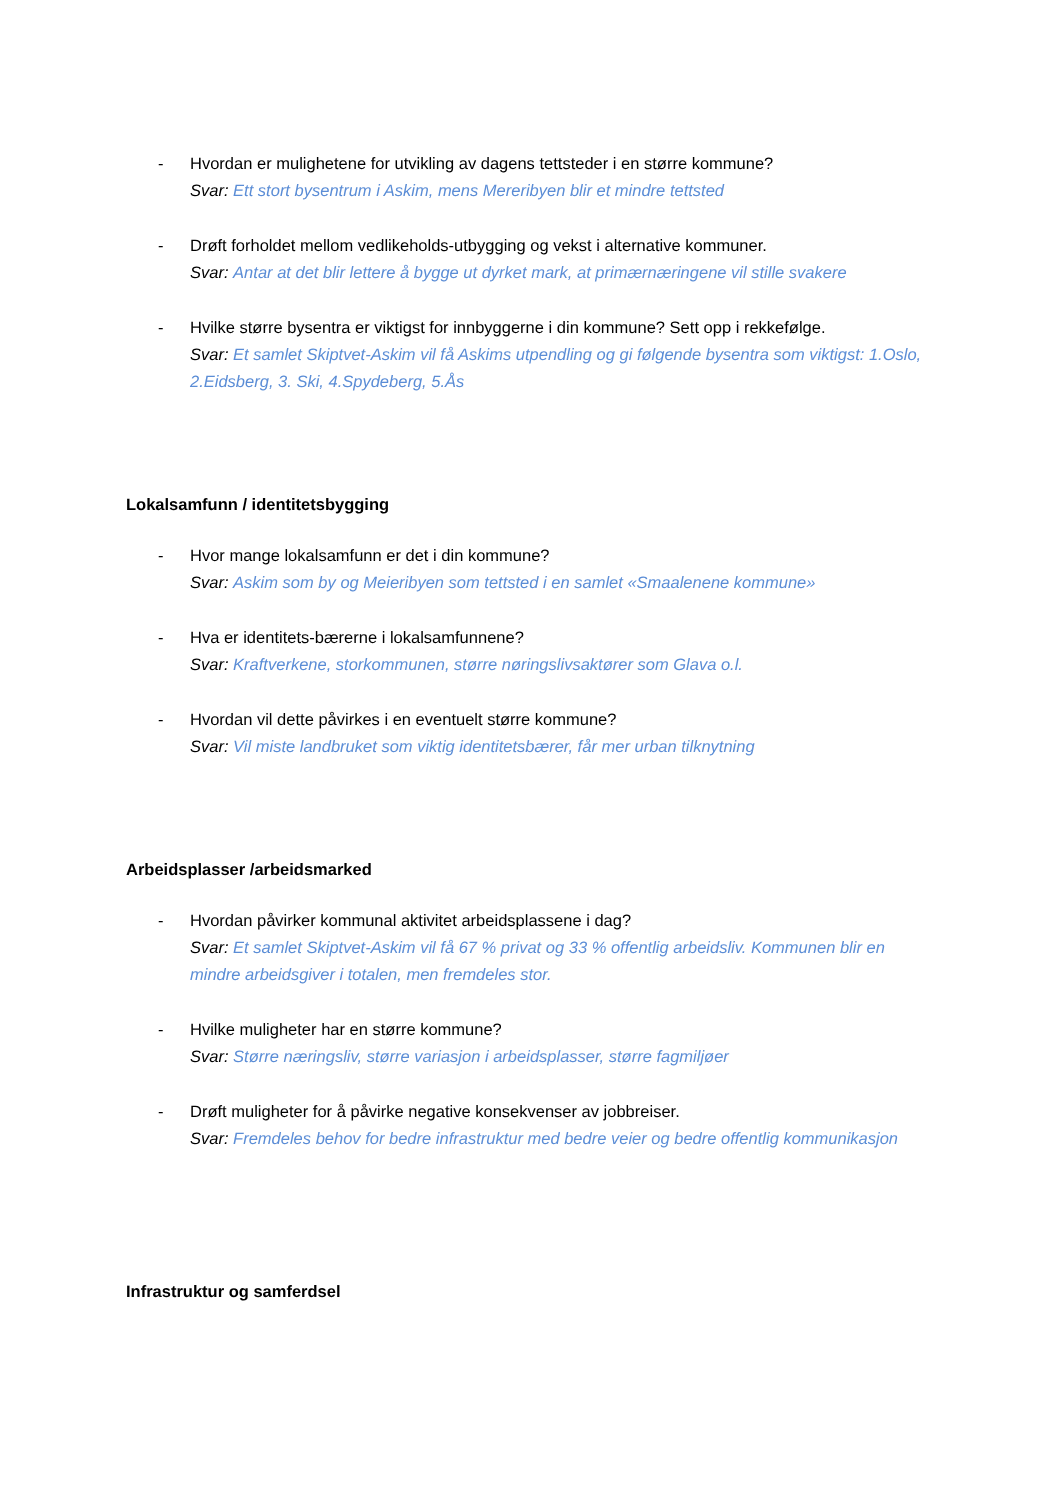- Hvordan er mulighetene for utvikling av dagens tettsteder i en større kommune?
Svar: Ett stort bysentrum i Askim, mens Mereribyen blir et mindre tettsted
- Drøft forholdet mellom vedlikeholds-utbygging og vekst i alternative kommuner.
Svar: Antar at det blir lettere å bygge ut dyrket mark, at primærnæringene vil stille svakere
- Hvilke større bysentra er viktigst for innbyggerne i din kommune? Sett opp i rekkefølge.
Svar: Et samlet Skiptvet-Askim vil få Askims utpendling og gi følgende bysentra som viktigst: 1.Oslo, 2.Eidsberg, 3. Ski, 4.Spydeberg, 5.Ås
Lokalsamfunn / identitetsbygging
- Hvor mange lokalsamfunn er det i din kommune?
Svar: Askim som by og Meieribyen som tettsted i en samlet «Smaalenene kommune»
- Hva er identitets-bærerne i lokalsamfunnene?
Svar: Kraftverkene, storkommunen, større nøringslivsaktører som Glava o.l.
- Hvordan vil dette påvirkes i en eventuelt større kommune?
Svar: Vil miste landbruket som viktig identitetsbærer, får mer urban tilknytning
Arbeidsplasser /arbeidsmarked
- Hvordan påvirker kommunal aktivitet arbeidsplassene i dag?
Svar: Et samlet Skiptvet-Askim vil få 67 % privat og 33 % offentlig arbeidsliv. Kommunen blir en mindre arbeidsgiver i totalen, men fremdeles stor.
- Hvilke muligheter har en større kommune?
Svar: Større næringsliv, større variasjon i arbeidsplasser, større fagmiljøer
- Drøft muligheter for å påvirke negative konsekvenser av jobbreiser.
Svar: Fremdeles behov for bedre infrastruktur med bedre veier og bedre offentlig kommunikasjon
Infrastruktur og samferdsel